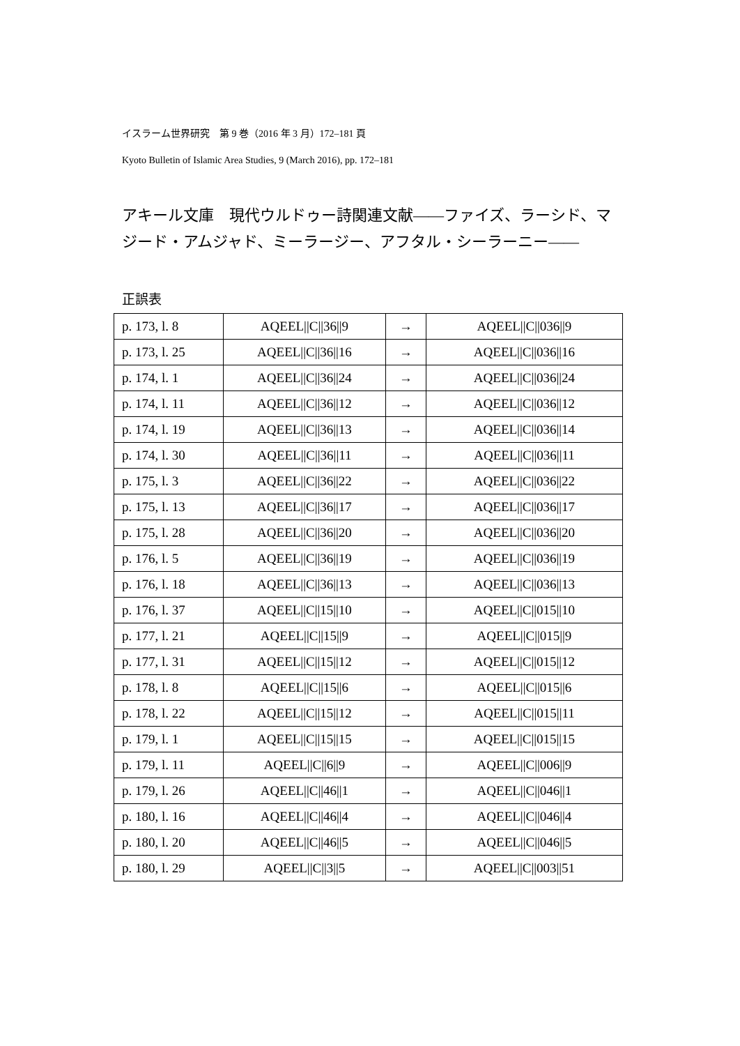イスラーム世界研究　第 9 巻（2016 年 3 月）172–181 頁
Kyoto Bulletin of Islamic Area Studies, 9 (March 2016), pp. 172–181
アキール文庫　現代ウルドゥー詩関連文献――ファイズ、ラーシド、マジード・アムジャド、ミーラージー、アフタル・シーラーニー――
正誤表
| p. 173, l. 8 | AQEEL//C//36//9 | → | AQEEL//C//036//9 |
| p. 173, l. 25 | AQEEL//C//36//16 | → | AQEEL//C//036//16 |
| p. 174, l. 1 | AQEEL//C//36//24 | → | AQEEL//C//036//24 |
| p. 174, l. 11 | AQEEL//C//36//12 | → | AQEEL//C//036//12 |
| p. 174, l. 19 | AQEEL//C//36//13 | → | AQEEL//C//036//14 |
| p. 174, l. 30 | AQEEL//C//36//11 | → | AQEEL//C//036//11 |
| p. 175, l. 3 | AQEEL//C//36//22 | → | AQEEL//C//036//22 |
| p. 175, l. 13 | AQEEL//C//36//17 | → | AQEEL//C//036//17 |
| p. 175, l. 28 | AQEEL//C//36//20 | → | AQEEL//C//036//20 |
| p. 176, l. 5 | AQEEL//C//36//19 | → | AQEEL//C//036//19 |
| p. 176, l. 18 | AQEEL//C//36//13 | → | AQEEL//C//036//13 |
| p. 176, l. 37 | AQEEL//C//15//10 | → | AQEEL//C//015//10 |
| p. 177, l. 21 | AQEEL//C//15//9 | → | AQEEL//C//015//9 |
| p. 177, l. 31 | AQEEL//C//15//12 | → | AQEEL//C//015//12 |
| p. 178, l. 8 | AQEEL//C//15//6 | → | AQEEL//C//015//6 |
| p. 178, l. 22 | AQEEL//C//15//12 | → | AQEEL//C//015//11 |
| p. 179, l. 1 | AQEEL//C//15//15 | → | AQEEL//C//015//15 |
| p. 179, l. 11 | AQEEL//C//6//9 | → | AQEEL//C//006//9 |
| p. 179, l. 26 | AQEEL//C//46//1 | → | AQEEL//C//046//1 |
| p. 180, l. 16 | AQEEL//C//46//4 | → | AQEEL//C//046//4 |
| p. 180, l. 20 | AQEEL//C//46//5 | → | AQEEL//C//046//5 |
| p. 180, l. 29 | AQEEL//C//3//5 | → | AQEEL//C//003//51 |